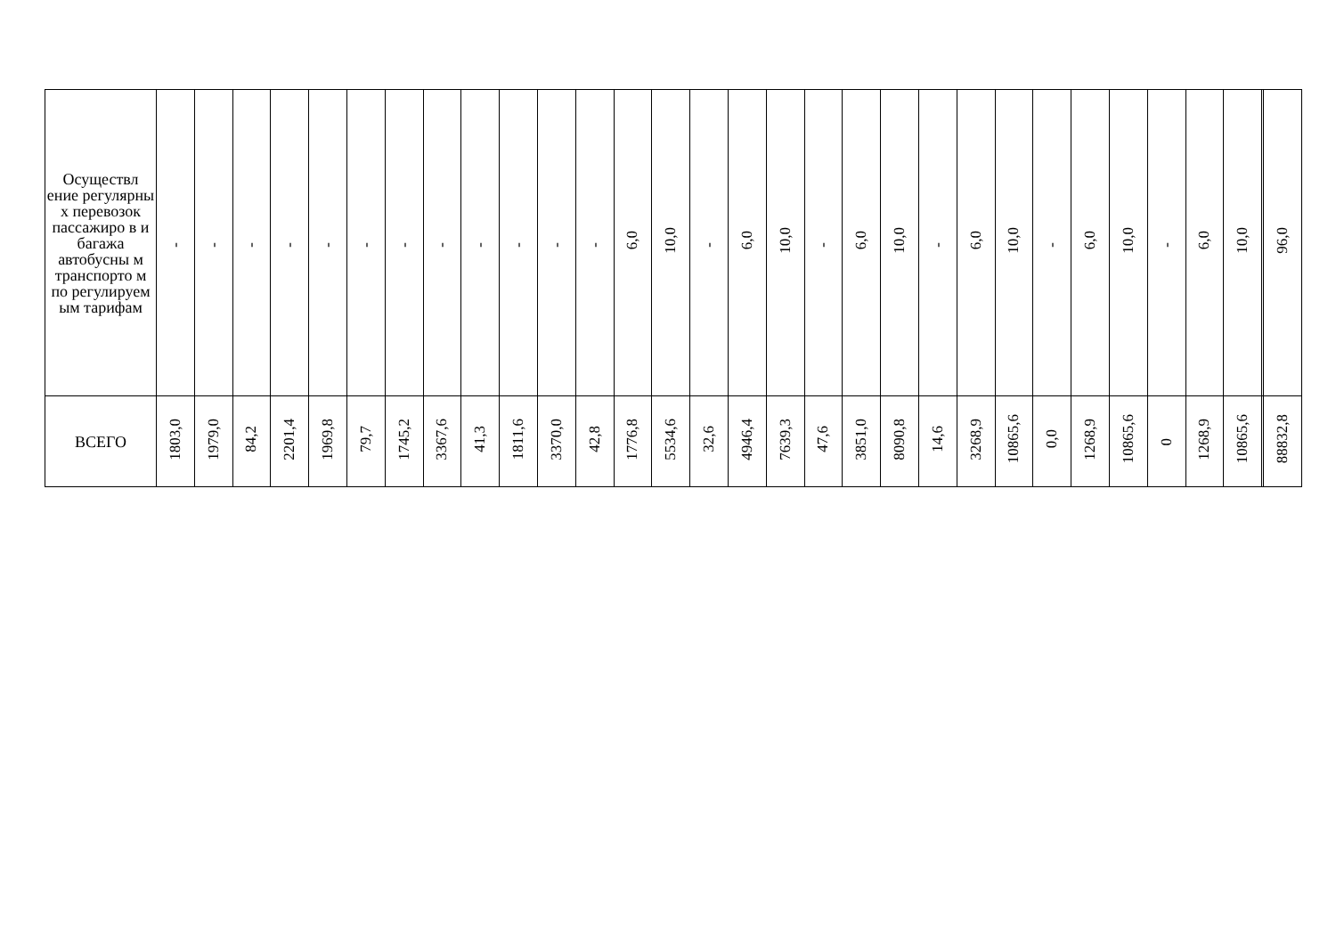| Осуществл ение регулярны х перевозок пассажиро в и багажа автобусны м транспорто м по регулируем ым тарифам | - | - | - | - | - | - | - | - | - | - | - | - | 6,0 | 10,0 | - | 6,0 | 10,0 | - | 6,0 | 10,0 | - | 6,0 | 10,0 | - | 6,0 | 10,0 | - | 6,0 | 10,0 | | 96,0 |
| ВСЕГО | 1803,0 | 1979,0 | 84,2 | 2201,4 | 1969,8 | 79,7 | 1745,2 | 3367,6 | 41,3 | 1811,6 | 3370,0 | 42,8 | 1776,8 | 5534,6 | 32,6 | 4946,4 | 7639,3 | 47,6 | 3851,0 | 8090,8 | 14,6 | 3268,9 | 10865,6 | 0,0 | 1268,9 | 10865,6 | 0 | 1268,9 | 10865,6 | | 88832,8 |